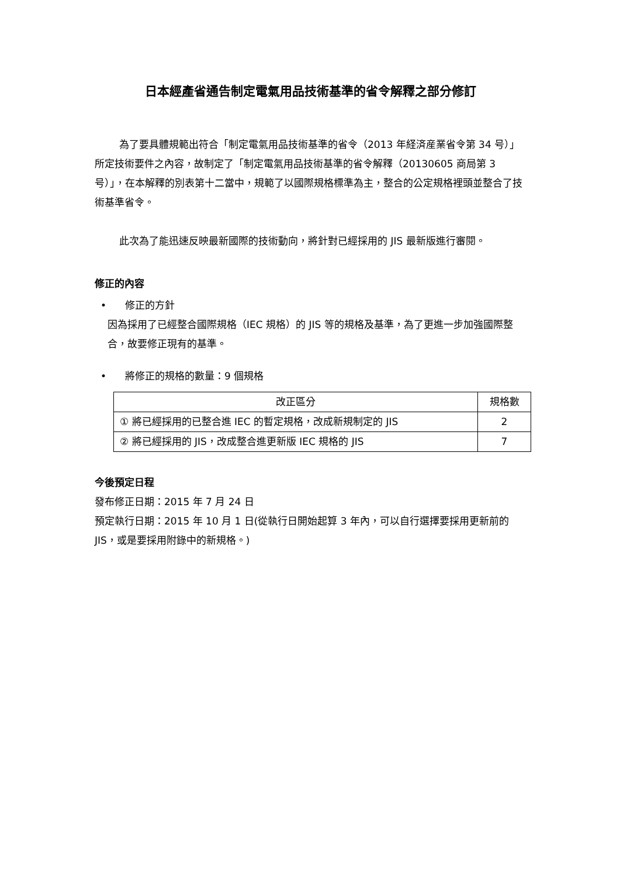日本經產省通告制定電氣用品技術基準的省令解釋之部分修訂
為了要具體規範出符合「制定電氣用品技術基準的省令（2013 年経済産業省令第 34 号）」所定技術要件之內容，故制定了「制定電氣用品技術基準的省令解釋（20130605 商局第 3 号）」，在本解釋的別表第十二當中，規範了以國際規格標準為主，整合的公定規格裡頭並整合了技術基準省令。
此次為了能迅速反映最新國際的技術動向，將針對已經採用的 JIS 最新版進行審閱。
修正的內容
• 修正的方針
因為採用了已經整合國際規格（IEC 規格）的 JIS 等的規格及基準，為了更進一步加強國際整合，故要修正現有的基準。
• 將修正的規格的數量：9 個規格
| 改正區分 | 規格數 |
| --- | --- |
| ① 將已經採用的已整合進 IEC 的暫定規格，改成新規制定的 JIS | 2 |
| ② 將已經採用的 JIS，改成整合進更新版 IEC 規格的 JIS | 7 |
今後預定日程
發布修正日期：2015 年 7 月 24 日
預定執行日期：2015 年 10 月 1 日(從執行日開始起算 3 年內，可以自行選擇要採用更新前的 JIS，或是要採用附錄中的新規格。)